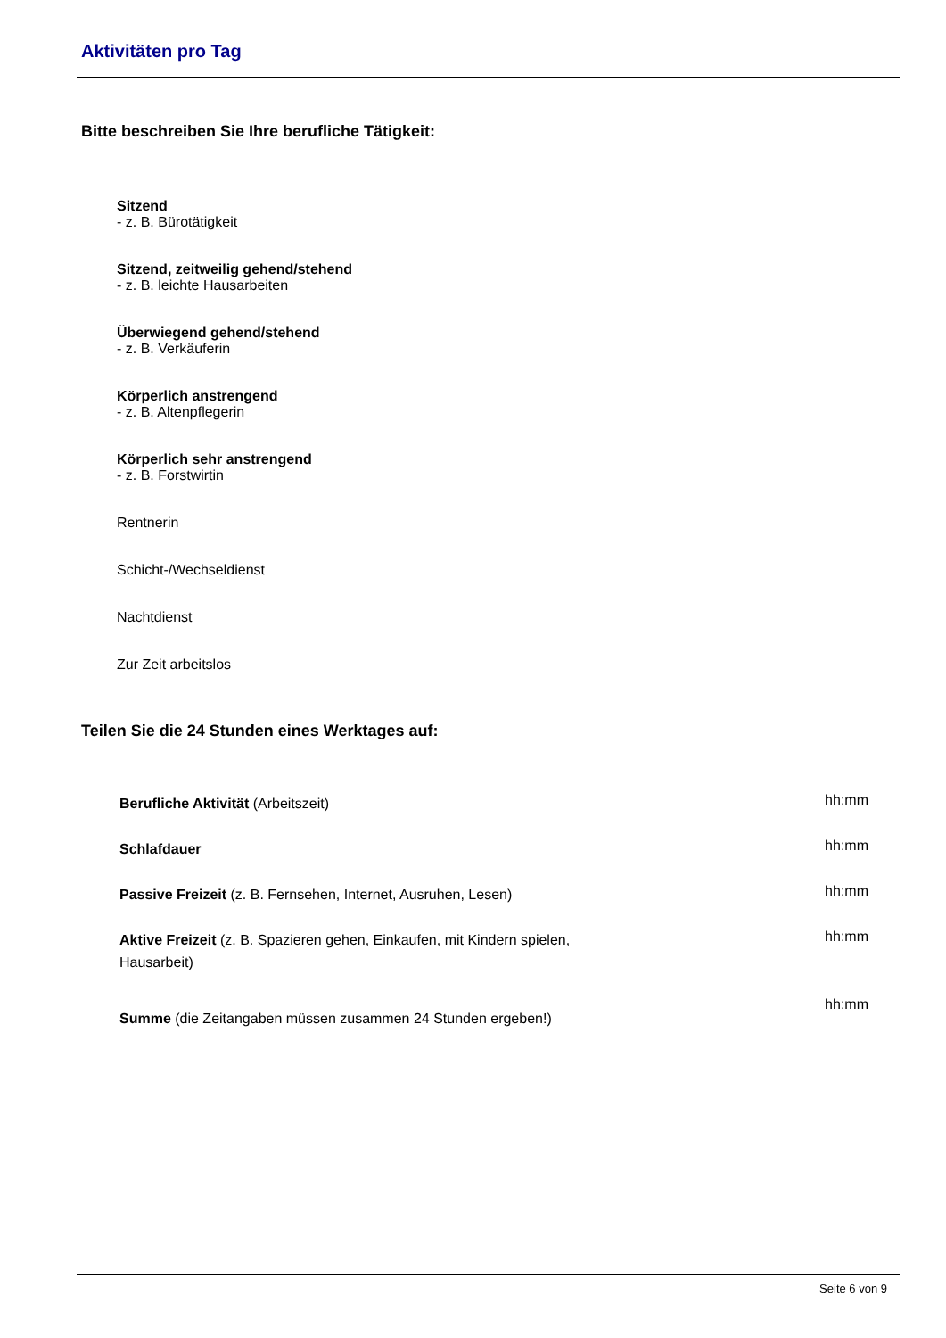Aktivitäten pro Tag
Bitte beschreiben Sie Ihre berufliche Tätigkeit:
Sitzend
- z. B. Bürotätigkeit
Sitzend, zeitweilig gehend/stehend
- z. B. leichte Hausarbeiten
Überwiegend gehend/stehend
- z. B. Verkäuferin
Körperlich anstrengend
- z. B. Altenpflegerin
Körperlich sehr anstrengend
- z. B. Forstwirtin
Rentnerin
Schicht-/Wechseldienst
Nachtdienst
Zur Zeit arbeitslos
Teilen Sie die 24 Stunden eines Werktages auf:
Berufliche Aktivität (Arbeitszeit)
hh:mm
Schlafdauer
hh:mm
Passive Freizeit (z. B. Fernsehen, Internet, Ausruhen, Lesen)
hh:mm
Aktive Freizeit (z. B. Spazieren gehen, Einkaufen, mit Kindern spielen, Hausarbeit)
hh:mm
Summe (die Zeitangaben müssen zusammen 24 Stunden ergeben!)
hh:mm
Seite 6 von 9